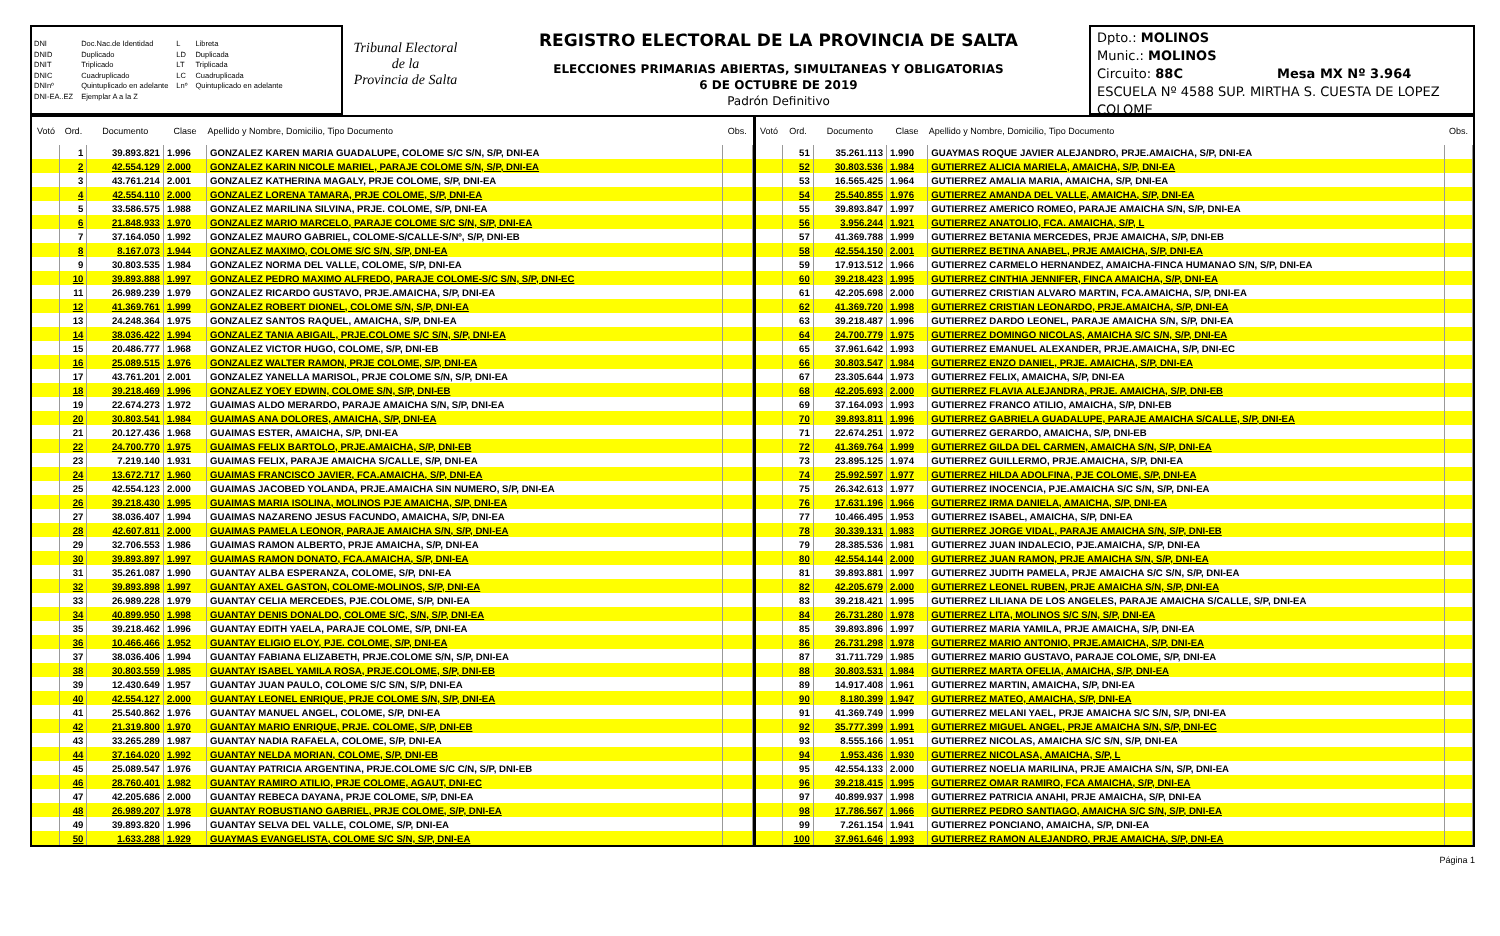| DNI | Doc.Nac.de Identidad | L | Libreta |
| DNID | Duplicado | LD | Duplicada |
| DNIT | Triplicado | LT | Triplicada |
| DNIC | Cuadruplicado | LC | Cuadruplicada |
| DNInº | Quintuplicado en adelante | Lnº | Quintuplicado en adelante |
| DNI-EA..EZ | Ejemplar A a la Z | | |
Tribunal Electoral
de la
Provincia de Salta
REGISTRO ELECTORAL DE LA PROVINCIA DE SALTA
ELECCIONES PRIMARIAS ABIERTAS, SIMULTANEAS Y OBLIGATORIAS
6 DE OCTUBRE DE 2019
Padrón Definitivo
Dpto.: MOLINOS
Munic.: MOLINOS
Circuito: 88C Mesa MX Nº 3.964
ESCUELA Nº 4588 SUP. MIRTHA S. CUESTA DE LOPEZ
COLOME
| Votó | Ord. | Documento | Clase | Apellido y Nombre, Domicilio, Tipo Documento | Obs. |
| --- | --- | --- | --- | --- | --- |
| | 1 | 39.893.821 | 1.996 | GONZALEZ KAREN MARIA GUADALUPE, COLOME S/C S/N, S/P, DNI-EA | |
| | 2 | 42.554.129 | 2.000 | GONZALEZ KARIN NICOLE MARIEL, PARAJE COLOME S/N, S/P, DNI-EA | |
| | 3 | 43.761.214 | 2.001 | GONZALEZ KATHERINA MAGALY, PRJE COLOME, S/P, DNI-EA | |
| | 4 | 42.554.110 | 2.000 | GONZALEZ LORENA TAMARA, PRJE COLOME, S/P, DNI-EA | |
| | 5 | 33.586.575 | 1.988 | GONZALEZ MARILINA SILVINA, PRJE. COLOME, S/P, DNI-EA | |
| | 6 | 21.848.933 | 1.970 | GONZALEZ MARIO MARCELO, PARAJE COLOME S/C S/N, S/P, DNI-EA | |
| | 7 | 37.164.050 | 1.992 | GONZALEZ MAURO GABRIEL, COLOME-S/CALLE-S/Nº, S/P, DNI-EB | |
| | 8 | 8.167.073 | 1.944 | GONZALEZ MAXIMO, COLOME S/C S/N, S/P, DNI-EA | |
| | 9 | 30.803.535 | 1.984 | GONZALEZ NORMA DEL VALLE, COLOME, S/P, DNI-EA | |
| | 10 | 39.893.888 | 1.997 | GONZALEZ PEDRO MAXIMO ALFREDO, PARAJE COLOME-S/C S/N, S/P, DNI-EC | |
| | 11 | 26.989.239 | 1.979 | GONZALEZ RICARDO GUSTAVO, PRJE.AMAICHA, S/P, DNI-EA | |
| | 12 | 41.369.761 | 1.999 | GONZALEZ ROBERT DIONEL, COLOME S/N, S/P, DNI-EA | |
| | 13 | 24.248.364 | 1.975 | GONZALEZ SANTOS RAQUEL, AMAICHA, S/P, DNI-EA | |
| | 14 | 38.036.422 | 1.994 | GONZALEZ TANIA ABIGAIL, PRJE.COLOME S/C S/N, S/P, DNI-EA | |
| | 15 | 20.486.777 | 1.968 | GONZALEZ VICTOR HUGO, COLOME, S/P, DNI-EB | |
| | 16 | 25.089.515 | 1.976 | GONZALEZ WALTER RAMON, PRJE COLOME, S/P, DNI-EA | |
| | 17 | 43.761.201 | 2.001 | GONZALEZ YANELLA MARISOL, PRJE COLOME S/N, S/P, DNI-EA | |
| | 18 | 39.218.469 | 1.996 | GONZALEZ YOEY EDWIN, COLOME S/N, S/P, DNI-EB | |
| | 19 | 22.674.273 | 1.972 | GUAIMAS ALDO MERARDO, PARAJE AMAICHA S/N, S/P, DNI-EA | |
| | 20 | 30.803.541 | 1.984 | GUAIMAS ANA DOLORES, AMAICHA, S/P, DNI-EA | |
| | 21 | 20.127.436 | 1.968 | GUAIMAS ESTER, AMAICHA, S/P, DNI-EA | |
| | 22 | 24.700.770 | 1.975 | GUAIMAS FELIX BARTOLO, PRJE.AMAICHA, S/P, DNI-EB | |
| | 23 | 7.219.140 | 1.931 | GUAIMAS FELIX, PARAJE AMAICHA S/CALLE, S/P, DNI-EA | |
| | 24 | 13.672.717 | 1.960 | GUAIMAS FRANCISCO JAVIER, FCA.AMAICHA, S/P, DNI-EA | |
| | 25 | 42.554.123 | 2.000 | GUAIMAS JACOBED YOLANDA, PRJE.AMAICHA SIN NUMERO, S/P, DNI-EA | |
| | 26 | 39.218.430 | 1.995 | GUAIMAS MARIA ISOLINA, MOLINOS PJE AMAICHA, S/P, DNI-EA | |
| | 27 | 38.036.407 | 1.994 | GUAIMAS NAZARENO JESUS FACUNDO, AMAICHA, S/P, DNI-EA | |
| | 28 | 42.607.811 | 2.000 | GUAIMAS PAMELA LEONOR, PARAJE AMAICHA S/N, S/P, DNI-EA | |
| | 29 | 32.706.553 | 1.986 | GUAIMAS RAMON ALBERTO, PRJE AMAICHA, S/P, DNI-EA | |
| | 30 | 39.893.897 | 1.997 | GUAIMAS RAMON DONATO, FCA.AMAICHA, S/P, DNI-EA | |
| | 31 | 35.261.087 | 1.990 | GUANTAY ALBA ESPERANZA, COLOME, S/P, DNI-EA | |
| | 32 | 39.893.898 | 1.997 | GUANTAY AXEL GASTON, COLOME-MOLINOS, S/P, DNI-EA | |
| | 33 | 26.989.228 | 1.979 | GUANTAY CELIA MERCEDES, PJE.COLOME, S/P, DNI-EA | |
| | 34 | 40.899.950 | 1.998 | GUANTAY DENIS DONALDO, COLOME S/C, S/N, S/P, DNI-EA | |
| | 35 | 39.218.462 | 1.996 | GUANTAY EDITH YAELA, PARAJE COLOME, S/P, DNI-EA | |
| | 36 | 10.466.466 | 1.952 | GUANTAY ELIGIO ELOY, PJE. COLOME, S/P, DNI-EA | |
| | 37 | 38.036.406 | 1.994 | GUANTAY FABIANA ELIZABETH, PRJE.COLOME S/N, S/P, DNI-EA | |
| | 38 | 30.803.559 | 1.985 | GUANTAY ISABEL YAMILA ROSA, PRJE.COLOME, S/P, DNI-EB | |
| | 39 | 12.430.649 | 1.957 | GUANTAY JUAN PAULO, COLOME S/C S/N, S/P, DNI-EA | |
| | 40 | 42.554.127 | 2.000 | GUANTAY LEONEL ENRIQUE, PRJE COLOME S/N, S/P, DNI-EA | |
| | 41 | 25.540.862 | 1.976 | GUANTAY MANUEL ANGEL, COLOME, S/P, DNI-EA | |
| | 42 | 21.319.800 | 1.970 | GUANTAY MARIO ENRIQUE, PRJE. COLOME, S/P, DNI-EB | |
| | 43 | 33.265.289 | 1.987 | GUANTAY NADIA RAFAELA, COLOME, S/P, DNI-EA | |
| | 44 | 37.164.020 | 1.992 | GUANTAY NELDA MORIAN, COLOME, S/P, DNI-EB | |
| | 45 | 25.089.547 | 1.976 | GUANTAY PATRICIA ARGENTINA, PRJE.COLOME S/C C/N, S/P, DNI-EB | |
| | 46 | 28.760.401 | 1.982 | GUANTAY RAMIRO ATILIO, PRJE COLOME, AGAUT, DNI-EC | |
| | 47 | 42.205.686 | 2.000 | GUANTAY REBECA DAYANA, PRJE COLOME, S/P, DNI-EA | |
| | 48 | 26.989.207 | 1.978 | GUANTAY ROBUSTIANO GABRIEL, PRJE COLOME, S/P, DNI-EA | |
| | 49 | 39.893.820 | 1.996 | GUANTAY SELVA DEL VALLE, COLOME, S/P, DNI-EA | |
| | 50 | 1.633.288 | 1.929 | GUAYMAS EVANGELISTA, COLOME S/C S/N, S/P, DNI-EA | |
| Votó | Ord. | Documento | Clase | Apellido y Nombre, Domicilio, Tipo Documento | Obs. |
| --- | --- | --- | --- | --- | --- |
| | 51 | 35.261.113 | 1.990 | GUAYMAS ROQUE JAVIER ALEJANDRO, PRJE.AMAICHA, S/P, DNI-EA | |
| | 52 | 30.803.536 | 1.984 | GUTIERREZ ALICIA MARIELA, AMAICHA, S/P, DNI-EA | |
| | 53 | 16.565.425 | 1.964 | GUTIERREZ AMALIA MARIA, AMAICHA, S/P, DNI-EA | |
| | 54 | 25.540.855 | 1.976 | GUTIERREZ AMANDA DEL VALLE, AMAICHA, S/P, DNI-EA | |
| | 55 | 39.893.847 | 1.997 | GUTIERREZ AMERICO ROMEO, PARAJE AMAICHA S/N, S/P, DNI-EA | |
| | 56 | 3.956.244 | 1.921 | GUTIERREZ ANATOLIO, FCA. AMAICHA, S/P, L | |
| | 57 | 41.369.788 | 1.999 | GUTIERREZ BETANIA MERCEDES, PRJE AMAICHA, S/P, DNI-EB | |
| | 58 | 42.554.150 | 2.001 | GUTIERREZ BETINA ANABEL, PRJE AMAICHA, S/P, DNI-EA | |
| | 59 | 17.913.512 | 1.966 | GUTIERREZ CARMELO HERNANDEZ, AMAICHA-FINCA HUMANAO S/N, S/P, DNI-EA | |
| | 60 | 39.218.423 | 1.995 | GUTIERREZ CINTHIA JENNIFER, FINCA AMAICHA, S/P, DNI-EA | |
| | 61 | 42.205.698 | 2.000 | GUTIERREZ CRISTIAN ALVARO MARTIN, FCA.AMAICHA, S/P, DNI-EA | |
| | 62 | 41.369.720 | 1.998 | GUTIERREZ CRISTIAN LEONARDO, PRJE.AMAICHA, S/P, DNI-EA | |
| | 63 | 39.218.487 | 1.996 | GUTIERREZ DARDO LEONEL, PARAJE AMAICHA S/N, S/P, DNI-EA | |
| | 64 | 24.700.779 | 1.975 | GUTIERREZ DOMINGO NICOLAS, AMAICHA S/C S/N, S/P, DNI-EA | |
| | 65 | 37.961.642 | 1.993 | GUTIERREZ EMANUEL ALEXANDER, PRJE.AMAICHA, S/P, DNI-EC | |
| | 66 | 30.803.547 | 1.984 | GUTIERREZ ENZO DANIEL, PRJE. AMAICHA, S/P, DNI-EA | |
| | 67 | 23.305.644 | 1.973 | GUTIERREZ FELIX, AMAICHA, S/P, DNI-EA | |
| | 68 | 42.205.693 | 2.000 | GUTIERREZ FLAVIA ALEJANDRA, PRJE. AMAICHA, S/P, DNI-EB | |
| | 69 | 37.164.093 | 1.993 | GUTIERREZ FRANCO ATILIO, AMAICHA, S/P, DNI-EB | |
| | 70 | 39.893.811 | 1.996 | GUTIERREZ GABRIELA GUADALUPE, PARAJE AMAICHA S/CALLE, S/P, DNI-EA | |
| | 71 | 22.674.251 | 1.972 | GUTIERREZ GERARDO, AMAICHA, S/P, DNI-EB | |
| | 72 | 41.369.764 | 1.999 | GUTIERREZ GILDA DEL CARMEN, AMAICHA S/N, S/P, DNI-EA | |
| | 73 | 23.895.125 | 1.974 | GUTIERREZ GUILLERMO, PRJE.AMAICHA, S/P, DNI-EA | |
| | 74 | 25.992.597 | 1.977 | GUTIERREZ HILDA ADOLFINA, PJE COLOME, S/P, DNI-EA | |
| | 75 | 26.342.613 | 1.977 | GUTIERREZ INOCENCIA, PJE.AMAICHA S/C S/N, S/P, DNI-EA | |
| | 76 | 17.631.196 | 1.966 | GUTIERREZ IRMA DANIELA, AMAICHA, S/P, DNI-EA | |
| | 77 | 10.466.495 | 1.953 | GUTIERREZ ISABEL, AMAICHA, S/P, DNI-EA | |
| | 78 | 30.339.131 | 1.983 | GUTIERREZ JORGE VIDAL, PARAJE AMAICHA S/N, S/P, DNI-EB | |
| | 79 | 28.385.536 | 1.981 | GUTIERREZ JUAN INDALECIO, PJE.AMAICHA, S/P, DNI-EA | |
| | 80 | 42.554.144 | 2.000 | GUTIERREZ JUAN RAMON, PRJE AMAICHA S/N, S/P, DNI-EA | |
| | 81 | 39.893.881 | 1.997 | GUTIERREZ JUDITH PAMELA, PRJE AMAICHA S/C S/N, S/P, DNI-EA | |
| | 82 | 42.205.679 | 2.000 | GUTIERREZ LEONEL RUBEN, PRJE AMAICHA S/N, S/P, DNI-EA | |
| | 83 | 39.218.421 | 1.995 | GUTIERREZ LILIANA DE LOS ANGELES, PARAJE AMAICHA S/CALLE, S/P, DNI-EA | |
| | 84 | 26.731.280 | 1.978 | GUTIERREZ LITA, MOLINOS S/C S/N, S/P, DNI-EA | |
| | 85 | 39.893.896 | 1.997 | GUTIERREZ MARIA YAMILA, PRJE AMAICHA, S/P, DNI-EA | |
| | 86 | 26.731.298 | 1.978 | GUTIERREZ MARIO ANTONIO, PRJE.AMAICHA, S/P, DNI-EA | |
| | 87 | 31.711.729 | 1.985 | GUTIERREZ MARIO GUSTAVO, PARAJE COLOME, S/P, DNI-EA | |
| | 88 | 30.803.531 | 1.984 | GUTIERREZ MARTA OFELIA, AMAICHA, S/P, DNI-EA | |
| | 89 | 14.917.408 | 1.961 | GUTIERREZ MARTIN, AMAICHA, S/P, DNI-EA | |
| | 90 | 8.180.399 | 1.947 | GUTIERREZ MATEO, AMAICHA, S/P, DNI-EA | |
| | 91 | 41.369.749 | 1.999 | GUTIERREZ MELANI YAEL, PRJE AMAICHA S/C S/N, S/P, DNI-EA | |
| | 92 | 35.777.399 | 1.991 | GUTIERREZ MIGUEL ANGEL, PRJE AMAICHA S/N, S/P, DNI-EC | |
| | 93 | 8.555.166 | 1.951 | GUTIERREZ NICOLAS, AMAICHA S/C S/N, S/P, DNI-EA | |
| | 94 | 1.953.436 | 1.930 | GUTIERREZ NICOLASA, AMAICHA, S/P, L | |
| | 95 | 42.554.133 | 2.000 | GUTIERREZ NOELIA MARILINA, PRJE AMAICHA S/N, S/P, DNI-EA | |
| | 96 | 39.218.415 | 1.995 | GUTIERREZ OMAR RAMIRO, FCA AMAICHA, S/P, DNI-EA | |
| | 97 | 40.899.937 | 1.998 | GUTIERREZ PATRICIA ANAHI, PRJE AMAICHA, S/P, DNI-EA | |
| | 98 | 17.786.567 | 1.966 | GUTIERREZ PEDRO SANTIAGO, AMAICHA S/C S/N, S/P, DNI-EA | |
| | 99 | 7.261.154 | 1.941 | GUTIERREZ PONCIANO, AMAICHA, S/P, DNI-EA | |
| | 100 | 37.961.646 | 1.993 | GUTIERREZ RAMON ALEJANDRO, PRJE AMAICHA, S/P, DNI-EA | |
Página 1